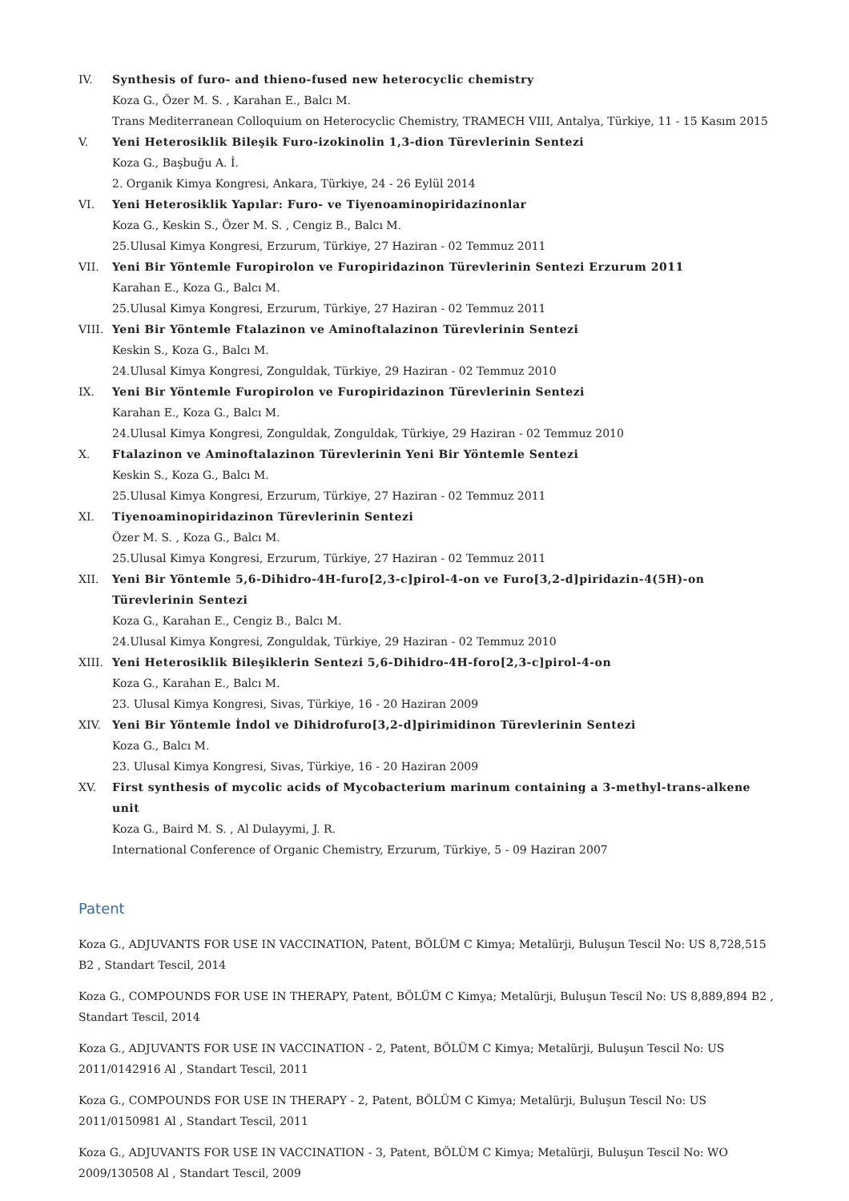IV. Synthesis of furo- and thieno-fused new heterocyclic chemistry
Koza G., Özer M. S. , Karahan E., Balcı M.
Trans Mediterranean Colloquium on Heterocyclic Chemistry, TRAMECH VIII, Antalya, Türkiye, 11 - 15 Kasım 2015
V. Yeni Heterosiklik Bileşik Furo-izokinolin 1,3-dion Türevlerinin Sentezi
Koza G., Başbuğu A. İ.
2. Organik Kimya Kongresi, Ankara, Türkiye, 24 - 26 Eylül 2014
VI. Yeni Heterosiklik Yapılar: Furo- ve Tiyenoaminopiridazinonlar
Koza G., Keskin S., Özer M. S. , Cengiz B., Balcı M.
25.Ulusal Kimya Kongresi, Erzurum, Türkiye, 27 Haziran - 02 Temmuz 2011
VII. Yeni Bir Yöntemle Furopirolon ve Furopiridazinon Türevlerinin Sentezi Erzurum 2011
Karahan E., Koza G., Balcı M.
25.Ulusal Kimya Kongresi, Erzurum, Türkiye, 27 Haziran - 02 Temmuz 2011
VIII. Yeni Bir Yöntemle Ftalazinon ve Aminoftalazinon Türevlerinin Sentezi
Keskin S., Koza G., Balcı M.
24.Ulusal Kimya Kongresi, Zonguldak, Türkiye, 29 Haziran - 02 Temmuz 2010
IX. Yeni Bir Yöntemle Furopirolon ve Furopiridazinon Türevlerinin Sentezi
Karahan E., Koza G., Balcı M.
24.Ulusal Kimya Kongresi, Zonguldak, Zonguldak, Türkiye, 29 Haziran - 02 Temmuz 2010
X. Ftalazinon ve Aminoftalazinon Türevlerinin Yeni Bir Yöntemle Sentezi
Keskin S., Koza G., Balcı M.
25.Ulusal Kimya Kongresi, Erzurum, Türkiye, 27 Haziran - 02 Temmuz 2011
XI. Tiyenoaminopiridazinon Türevlerinin Sentezi
Özer M. S. , Koza G., Balcı M.
25.Ulusal Kimya Kongresi, Erzurum, Türkiye, 27 Haziran - 02 Temmuz 2011
XII. Yeni Bir Yöntemle 5,6-Dihidro-4H-furo[2,3-c]pirol-4-on ve Furo[3,2-d]piridazin-4(5H)-on Türevlerinin Sentezi
Koza G., Karahan E., Cengiz B., Balcı M.
24.Ulusal Kimya Kongresi, Zonguldak, Türkiye, 29 Haziran - 02 Temmuz 2010
XIII. Yeni Heterosiklik Bileşiklerin Sentezi 5,6-Dihidro-4H-foro[2,3-c]pirol-4-on
Koza G., Karahan E., Balcı M.
23. Ulusal Kimya Kongresi, Sivas, Türkiye, 16 - 20 Haziran 2009
XIV. Yeni Bir Yöntemle İndol ve Dihidrofuro[3,2-d]pirimidinon Türevlerinin Sentezi
Koza G., Balcı M.
23. Ulusal Kimya Kongresi, Sivas, Türkiye, 16 - 20 Haziran 2009
XV. First synthesis of mycolic acids of Mycobacterium marinum containing a 3-methyl-trans-alkene unit
Koza G., Baird M. S. , Al Dulayymi, J. R.
International Conference of Organic Chemistry, Erzurum, Türkiye, 5 - 09 Haziran 2007
Patent
Koza G., ADJUVANTS FOR USE IN VACCINATION, Patent, BÖLÜM C Kimya; Metalürji, Buluşun Tescil No: US 8,728,515 B2 , Standart Tescil, 2014
Koza G., COMPOUNDS FOR USE IN THERAPY, Patent, BÖLÜM C Kimya; Metalürji, Buluşun Tescil No: US 8,889,894 B2 , Standart Tescil, 2014
Koza G., ADJUVANTS FOR USE IN VACCINATION - 2, Patent, BÖLÜM C Kimya; Metalürji, Buluşun Tescil No: US 2011/0142916 Al , Standart Tescil, 2011
Koza G., COMPOUNDS FOR USE IN THERAPY - 2, Patent, BÖLÜM C Kimya; Metalürji, Buluşun Tescil No: US 2011/0150981 Al , Standart Tescil, 2011
Koza G., ADJUVANTS FOR USE IN VACCINATION - 3, Patent, BÖLÜM C Kimya; Metalürji, Buluşun Tescil No: WO 2009/130508 Al , Standart Tescil, 2009